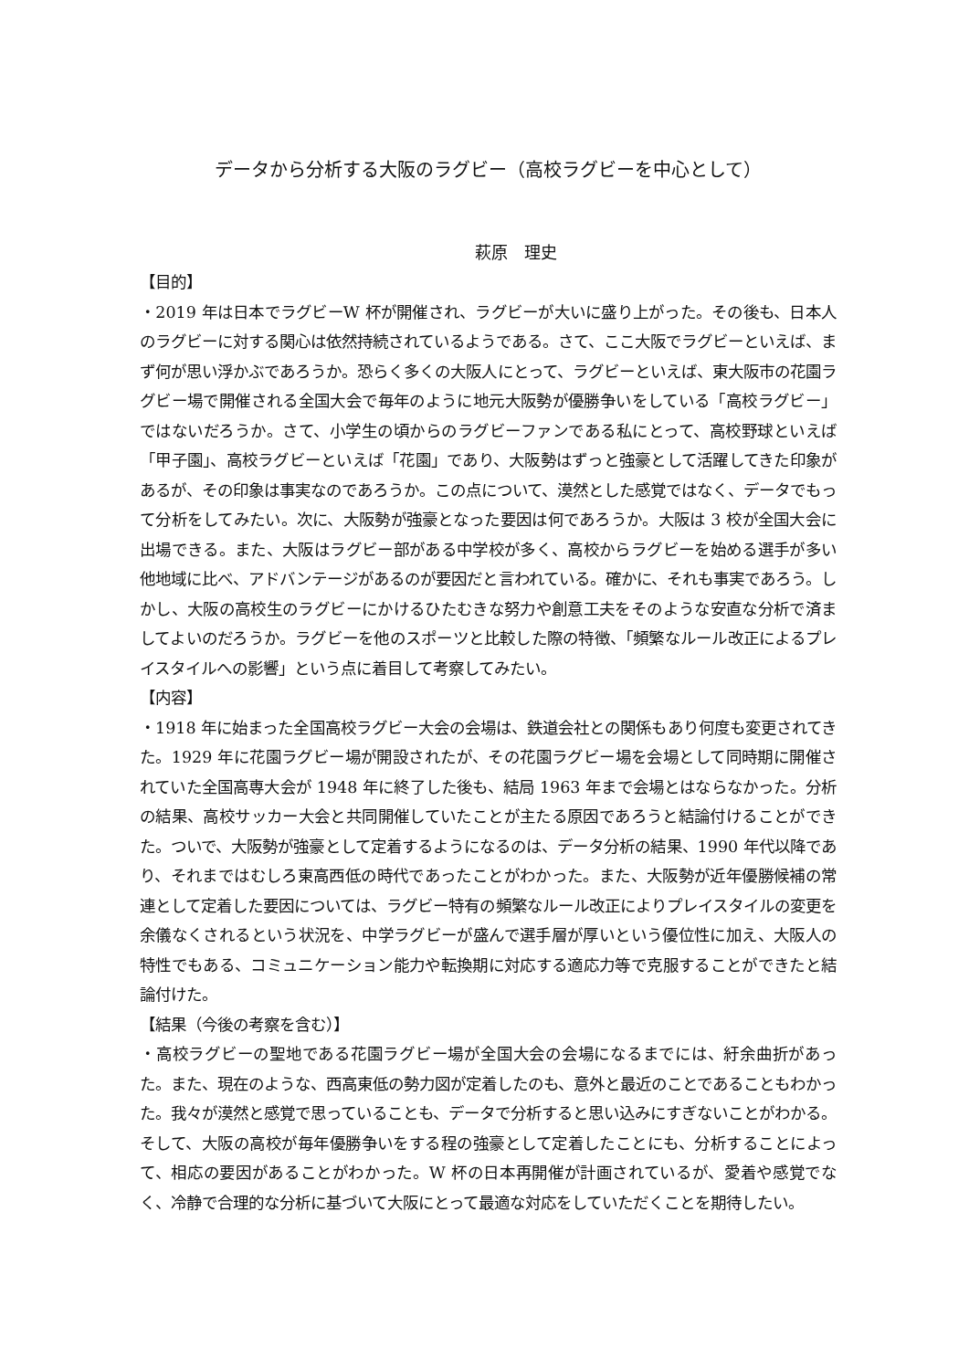データから分析する大阪のラグビー（高校ラグビーを中心として）
萩原　理史
【目的】
・2019 年は日本でラグビーW 杯が開催され、ラグビーが大いに盛り上がった。その後も、日本人のラグビーに対する関心は依然持続されているようである。さて、ここ大阪でラグビーといえば、まず何が思い浮かぶであろうか。恐らく多くの大阪人にとって、ラグビーといえば、東大阪市の花園ラグビー場で開催される全国大会で毎年のように地元大阪勢が優勝争いをしている「高校ラグビー」ではないだろうか。さて、小学生の頃からのラグビーファンである私にとって、高校野球といえば「甲子園」、高校ラグビーといえば「花園」であり、大阪勢はずっと強豪として活躍してきた印象があるが、その印象は事実なのであろうか。この点について、漠然とした感覚ではなく、データでもって分析をしてみたい。次に、大阪勢が強豪となった要因は何であろうか。大阪は 3 校が全国大会に出場できる。また、大阪はラグビー部がある中学校が多く、高校からラグビーを始める選手が多い他地域に比べ、アドバンテージがあるのが要因だと言われている。確かに、それも事実であろう。しかし、大阪の高校生のラグビーにかけるひたむきな努力や創意工夫をそのような安直な分析で済ましてよいのだろうか。ラグビーを他のスポーツと比較した際の特徴、「頻繁なルール改正によるプレイスタイルへの影響」という点に着目して考察してみたい。
【内容】
・1918 年に始まった全国高校ラグビー大会の会場は、鉄道会社との関係もあり何度も変更されてきた。1929 年に花園ラグビー場が開設されたが、その花園ラグビー場を会場として同時期に開催されていた全国高専大会が 1948 年に終了した後も、結局 1963 年まで会場とはならなかった。分析の結果、高校サッカー大会と共同開催していたことが主たる原因であろうと結論付けることができた。ついで、大阪勢が強豪として定着するようになるのは、データ分析の結果、1990 年代以降であり、それまではむしろ東高西低の時代であったことがわかった。また、大阪勢が近年優勝候補の常連として定着した要因については、ラグビー特有の頻繁なルール改正によりプレイスタイルの変更を余儀なくされるという状況を、中学ラグビーが盛んで選手層が厚いという優位性に加え、大阪人の特性でもある、コミュニケーション能力や転換期に対応する適応力等で克服することができたと結論付けた。
【結果（今後の考察を含む）】
・高校ラグビーの聖地である花園ラグビー場が全国大会の会場になるまでには、紆余曲折があった。また、現在のような、西高東低の勢力図が定着したのも、意外と最近のことであることもわかった。我々が漠然と感覚で思っていることも、データで分析すると思い込みにすぎないことがわかる。そして、大阪の高校が毎年優勝争いをする程の強豪として定着したことにも、分析することによって、相応の要因があることがわかった。W 杯の日本再開催が計画されているが、愛着や感覚でなく、冷静で合理的な分析に基づいて大阪にとって最適な対応をしていただくことを期待したい。